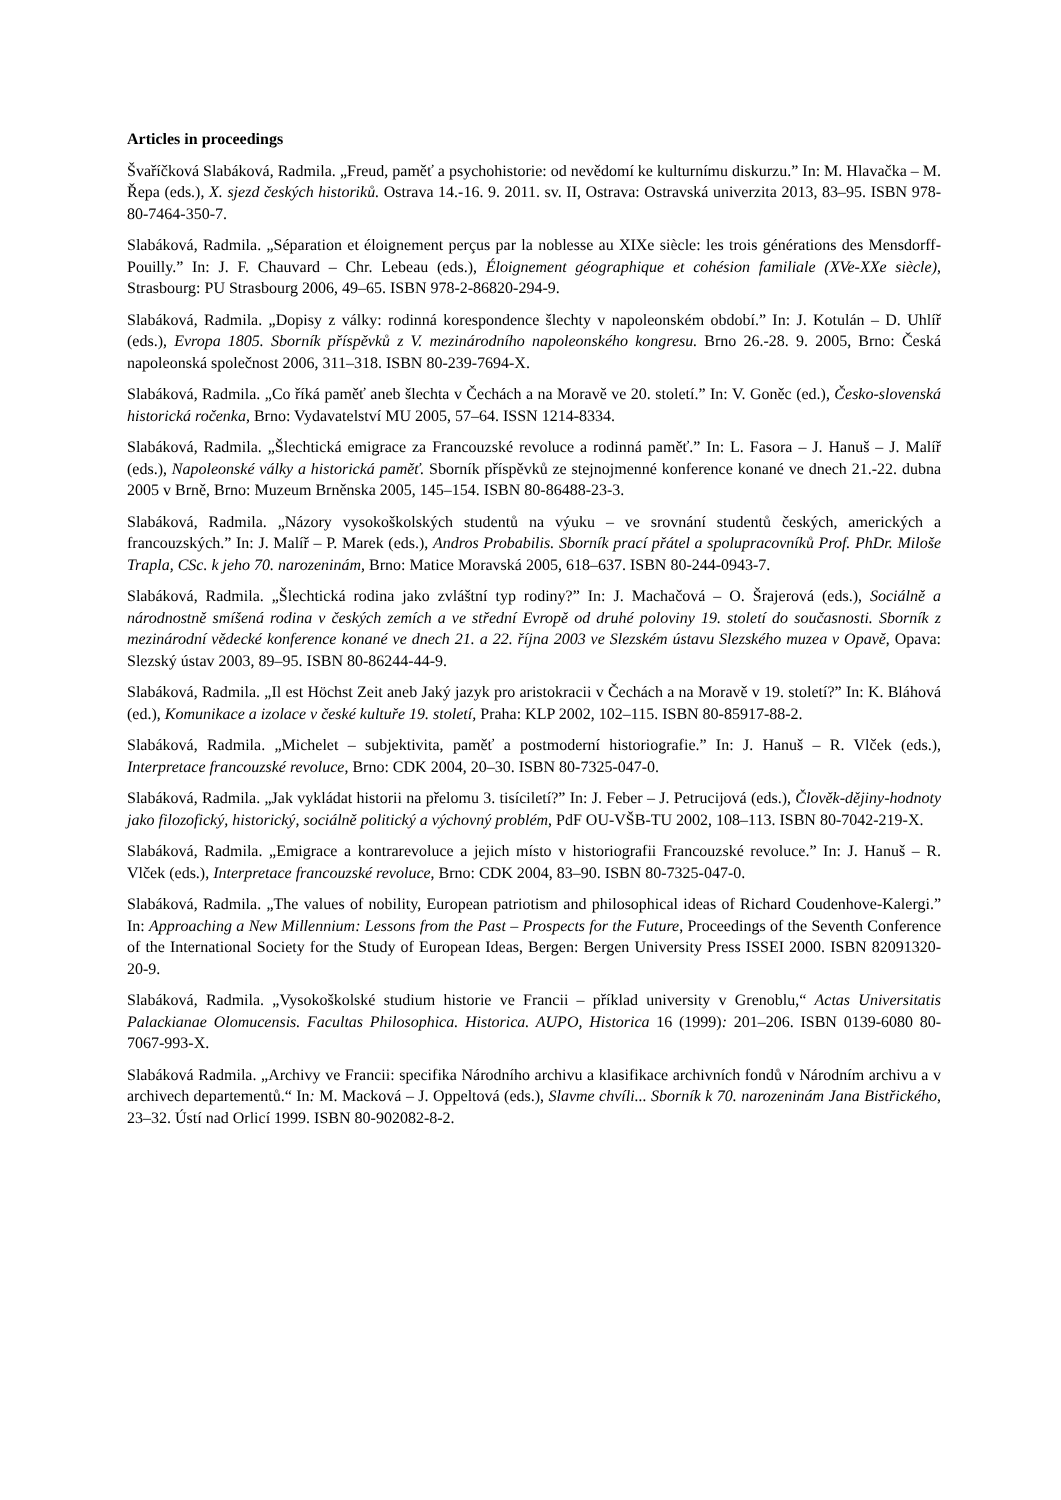Articles in proceedings
Švaříčková Slabáková, Radmila. „Freud, paměť a psychohistorie: od nevědomí ke kulturnímu diskurzu.” In: M. Hlavačka – M. Řepa (eds.), X. sjezd českých historiků. Ostrava 14.-16. 9. 2011. sv. II, Ostrava: Ostravská univerzita 2013, 83–95. ISBN 978-80-7464-350-7.
Slabáková, Radmila. „Séparation et éloignement perçus par la noblesse au XIXe siècle: les trois générations des Mensdorff-Pouilly.” In: J. F. Chauvard – Chr. Lebeau (eds.), Éloignement géographique et cohésion familiale (XVe-XXe siècle), Strasbourg: PU Strasbourg 2006, 49–65. ISBN 978-2-86820-294-9.
Slabáková, Radmila. „Dopisy z války: rodinná korespondence šlechty v napoleonském období.” In: J. Kotulán – D. Uhlíř (eds.), Evropa 1805. Sborník příspěvků z V. mezinárodního napoleonského kongresu. Brno 26.-28. 9. 2005, Brno: Česká napoleonská společnost 2006, 311–318. ISBN 80-239-7694-X.
Slabáková, Radmila. „Co říká paměť aneb šlechta v Čechách a na Moravě ve 20. století.” In: V. Goněc (ed.), Česko-slovenská historická ročenka, Brno: Vydavatelství MU 2005, 57–64. ISSN 1214-8334.
Slabáková, Radmila. „Šlechtická emigrace za Francouzské revoluce a rodinná paměť.” In: L. Fasora – J. Hanuš – J. Malíř (eds.), Napoleonské války a historická paměť. Sborník příspěvků ze stejnojmenné konference konané ve dnech 21.-22. dubna 2005 v Brně, Brno: Muzeum Brněnska 2005, 145–154. ISBN 80-86488-23-3.
Slabáková, Radmila. „Názory vysokoškolských studentů na výuku – ve srovnání studentů českých, amerických a francouzských.” In: J. Malíř – P. Marek (eds.), Andros Probabilis. Sborník prací přátel a spolupracovníků Prof. PhDr. Miloše Trapla, CSc. k jeho 70. narozeninám, Brno: Matice Moravská 2005, 618–637. ISBN 80-244-0943-7.
Slabáková, Radmila. „Šlechtická rodina jako zvláštní typ rodiny?” In: J. Machačová – O. Šrajerová (eds.), Sociálně a národnostně smíšená rodina v českých zemích a ve střední Evropě od druhé poloviny 19. století do současnosti. Sborník z mezinárodní vědecké konference konané ve dnech 21. a 22. října 2003 ve Slezském ústavu Slezského muzea v Opavě, Opava: Slezský ústav 2003, 89–95. ISBN 80-86244-44-9.
Slabáková, Radmila. „Il est Höchst Zeit aneb Jaký jazyk pro aristokracii v Čechách a na Moravě v 19. století?” In: K. Bláhová (ed.), Komunikace a izolace v české kultuře 19. století, Praha: KLP 2002, 102–115. ISBN 80-85917-88-2.
Slabáková, Radmila. „Michelet – subjektivita, paměť a postmoderní historiografie.” In: J. Hanuš – R. Vlček (eds.), Interpretace francouzské revoluce, Brno: CDK 2004, 20–30. ISBN 80-7325-047-0.
Slabáková, Radmila. „Jak vykládat historii na přelomu 3. tisíciletí?” In: J. Feber – J. Petrucijová (eds.), Člověk-dějiny-hodnoty jako filozofický, historický, sociálně politický a výchovný problém, PdF OU-VŠB-TU 2002, 108–113. ISBN 80-7042-219-X.
Slabáková, Radmila. „Emigrace a kontrarevoluce a jejich místo v historiografii Francouzské revoluce.” In: J. Hanuš – R. Vlček (eds.), Interpretace francouzské revoluce, Brno: CDK 2004, 83–90. ISBN 80-7325-047-0.
Slabáková, Radmila. „The values of nobility, European patriotism and philosophical ideas of Richard Coudenhove-Kalergi.” In: Approaching a New Millennium: Lessons from the Past – Prospects for the Future, Proceedings of the Seventh Conference of the International Society for the Study of European Ideas, Bergen: Bergen University Press ISSEI 2000. ISBN 82091320-20-9.
Slabáková, Radmila. „Vysokoškolské studium historie ve Francii – příklad university v Grenoblu,“ Actas Universitatis Palackianae Olomucensis. Facultas Philosophica. Historica. AUPO, Historica 16 (1999): 201–206. ISBN 0139-6080 80-7067-993-X.
Slabáková Radmila. „Archivy ve Francii: specifika Národního archivu a klasifikace archivních fondů v Národním archivu a v archivech departementů.“ In: M. Macková – J. Oppeltová (eds.), Slavme chvíli... Sborník k 70. narozeninám Jana Bistřického, 23–32. Ústí nad Orlicí 1999. ISBN 80-902082-8-2.